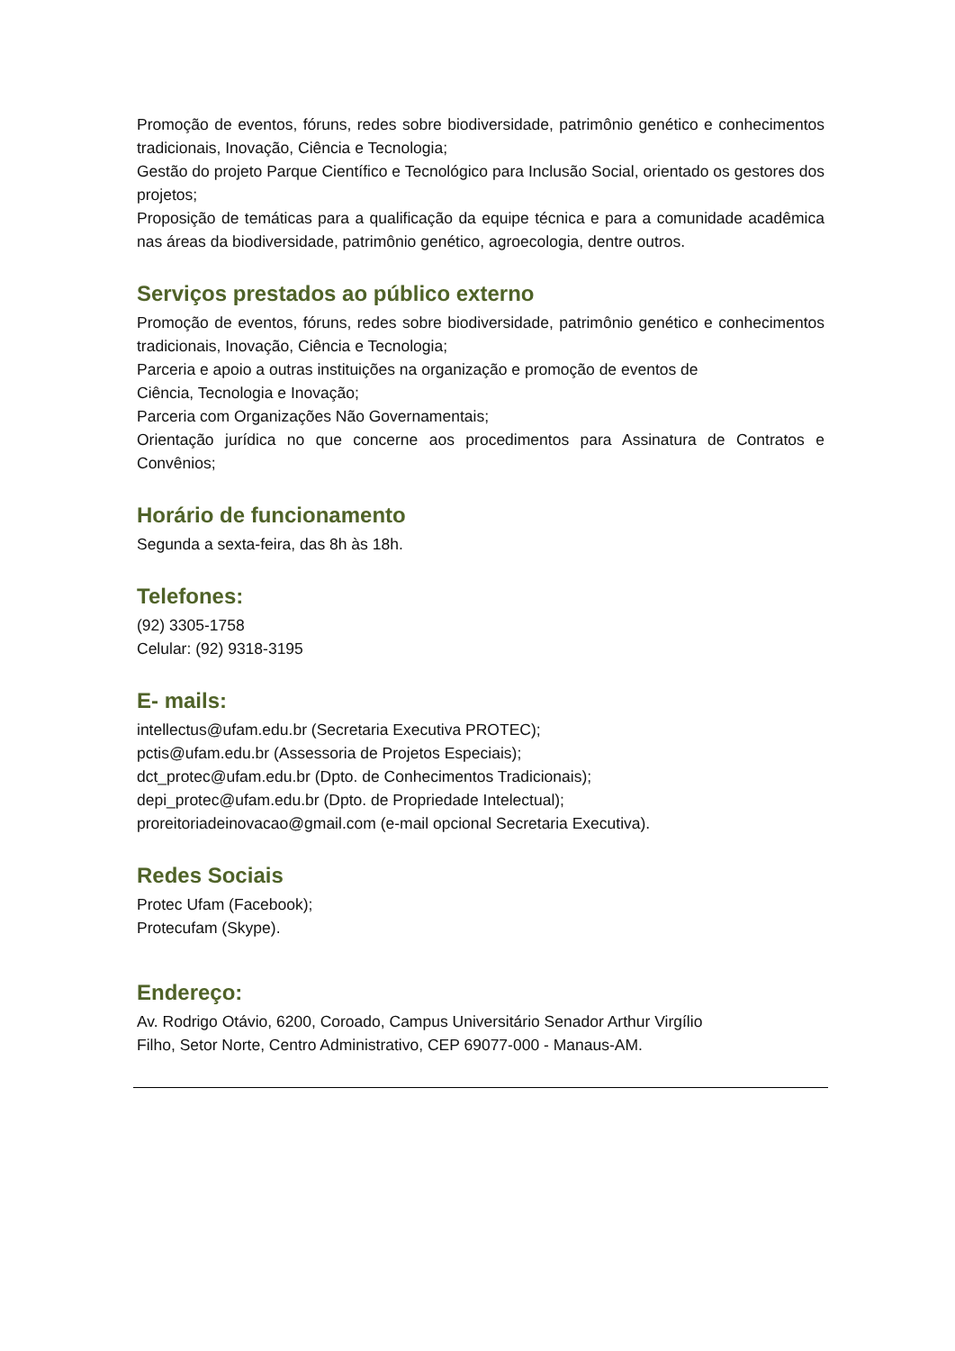Promoção de eventos, fóruns, redes sobre biodiversidade, patrimônio genético e conhecimentos tradicionais, Inovação, Ciência e Tecnologia;
Gestão do projeto Parque Científico e Tecnológico para Inclusão Social, orientado os gestores dos projetos;
Proposição de temáticas para a qualificação da equipe técnica e para a comunidade acadêmica nas áreas da biodiversidade, patrimônio genético, agroecologia, dentre outros.
Serviços prestados ao público externo
Promoção de eventos, fóruns, redes sobre biodiversidade, patrimônio genético e conhecimentos tradicionais, Inovação, Ciência e Tecnologia;
Parceria e apoio a outras instituições na organização e promoção de eventos de
Ciência, Tecnologia e Inovação;
Parceria com Organizações Não Governamentais;
Orientação jurídica no que concerne aos procedimentos para Assinatura de Contratos e Convênios;
Horário de funcionamento
Segunda a sexta-feira, das 8h às 18h.
Telefones:
(92) 3305-1758
Celular: (92) 9318-3195
E- mails:
intellectus@ufam.edu.br (Secretaria Executiva PROTEC);
pctis@ufam.edu.br (Assessoria de Projetos Especiais);
dct_protec@ufam.edu.br (Dpto. de Conhecimentos Tradicionais);
depi_protec@ufam.edu.br (Dpto. de Propriedade Intelectual);
proreitoriadeinovacao@gmail.com (e-mail opcional Secretaria Executiva).
Redes Sociais
Protec Ufam (Facebook);
Protecufam (Skype).
Endereço:
Av. Rodrigo Otávio, 6200, Coroado, Campus Universitário Senador Arthur Virgílio
Filho, Setor Norte, Centro Administrativo, CEP 69077-000 - Manaus-AM.